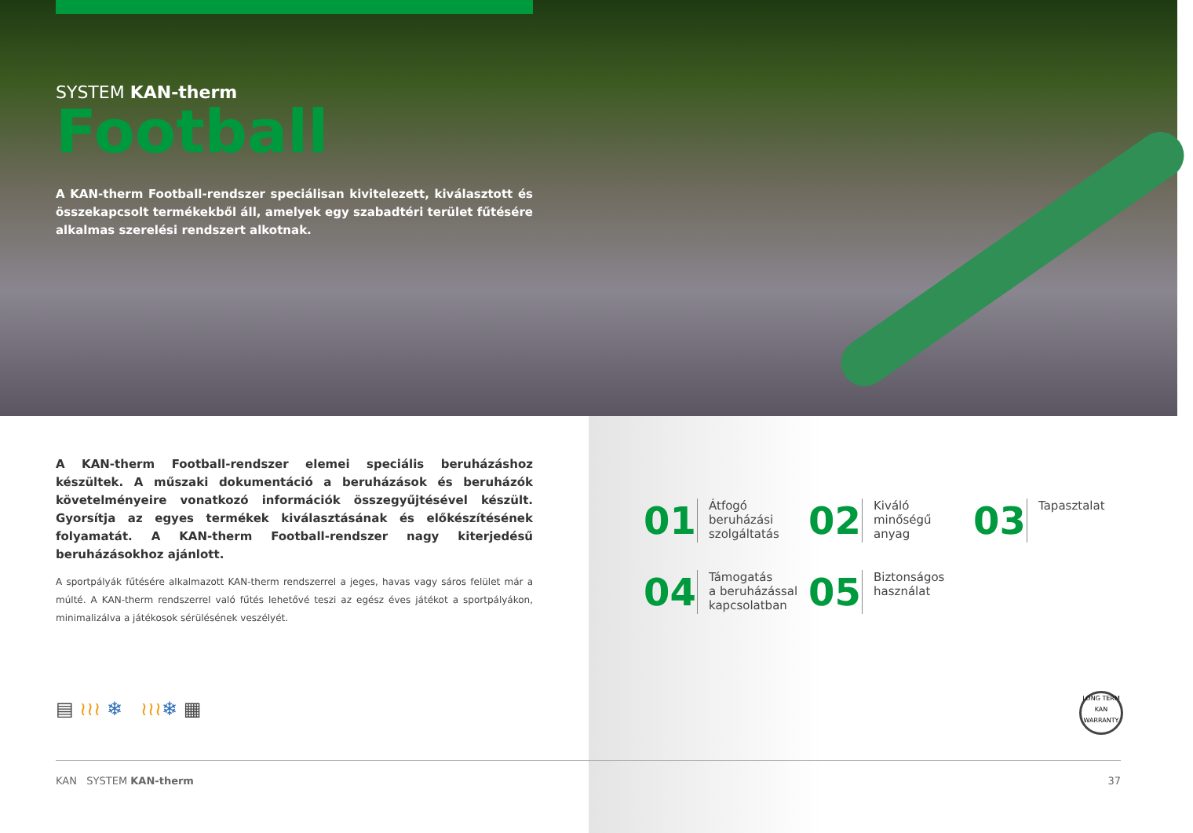SYSTEM KAN-therm
Football
A KAN-therm Football-rendszer speciálisan kivitelezett, kiválasztott és összekapcsolt termékekből áll, amelyek egy szabadtéri terület fűtésére alkalmas szerelési rendszert alkotnak.
A KAN-therm Football-rendszer elemei speciális beruházáshoz készültek. A műszaki dokumentáció a beruházások és beruházók követelményeire vonatkozó információk összegyűjtésével készült. Gyorsítja az egyes termékek kiválasztásának és előkészítésének folyamatát. A KAN-therm Football-rendszer nagy kiterjedésű beruházásokhoz ajánlott.
A sportpályák fűtésére alkalmazott KAN-therm rendszerrel a jeges, havas vagy sáros felület már a múlté. A KAN-therm rendszerrel való fűtés lehetővé teszi az egész éves játékot a sportpályákon, minimalizálva a játékosok sérülésének veszélyét.
▤ ≀≀≀ ❄ ≀≀≀❄ ▦
01
Átfogó
beruházási
szolgáltatás
02
Kiváló
minőségű
anyag
03
Tapasztalat
04
Támogatás
a beruházással
kapcsolatban
05
Biztonságos
használat
LONG TERM
KAN
WARRANTY
KAN SYSTEM KAN-therm 37